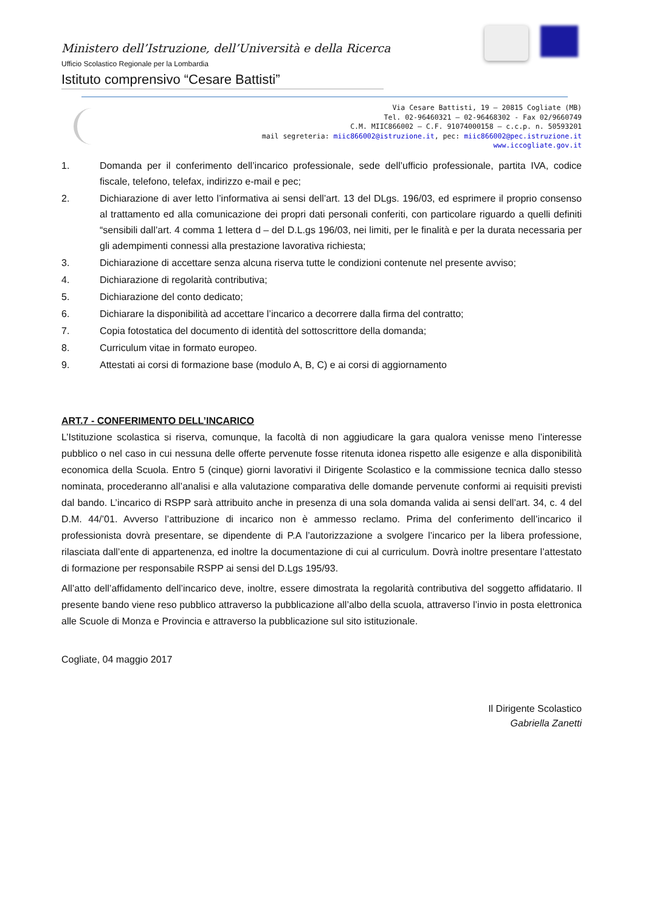Ministero dell’Istruzione, dell’Università e della Ricerca
Ufficio Scolastico Regionale per la Lombardia
Istituto comprensivo “Cesare Battisti”
Via Cesare Battisti, 19 – 20815 Cogliate (MB)
Tel. 02-96460321 – 02-96468302 - Fax 02/9660749
C.M. MIIC866002 – C.F. 91074000158 – c.c.p. n. 50593201
mail segreteria: miic866002@istruzione.it, pec: miic866002@pec.istruzione.it
www.iccogliate.gov.it
1. Domanda per il conferimento dell’incarico professionale, sede dell’ufficio professionale, partita IVA, codice fiscale, telefono, telefax, indirizzo e-mail e pec;
2. Dichiarazione di aver letto l’informativa ai sensi dell’art. 13 del DLgs. 196/03, ed esprimere il proprio consenso al trattamento ed alla comunicazione dei propri dati personali conferiti, con particolare riguardo a quelli definiti “sensibili dall’art. 4 comma 1 lettera d – del D.L.gs 196/03, nei limiti, per le finalità e per la durata necessaria per gli adempimenti connessi alla prestazione lavorativa richiesta;
3. Dichiarazione di accettare senza alcuna riserva tutte le condizioni contenute nel presente avviso;
4. Dichiarazione di regolarità contributiva;
5. Dichiarazione del conto dedicato;
6. Dichiarare la disponibilità ad accettare l’incarico a decorrere dalla firma del contratto;
7. Copia fotostatica del documento di identità del sottoscrittore della domanda;
8. Curriculum vitae in formato europeo.
9. Attestati ai corsi di formazione base (modulo A, B, C) e ai corsi di aggiornamento
ART.7 - CONFERIMENTO DELL’INCARICO
L’Istituzione scolastica si riserva, comunque, la facoltà di non aggiudicare la gara qualora venisse meno l’interesse pubblico o nel caso in cui nessuna delle offerte pervenute fosse ritenuta idonea rispetto alle esigenze e alla disponibilità economica della Scuola. Entro 5 (cinque) giorni lavorativi il Dirigente Scolastico e la commissione tecnica dallo stesso nominata, procederanno all’analisi e alla valutazione comparativa delle domande pervenute conformi ai requisiti previsti dal bando. L’incarico di RSPP sarà attribuito anche in presenza di una sola domanda valida ai sensi dell’art. 34, c. 4 del D.M. 44/’01. Avverso l’attribuzione di incarico non è ammesso reclamo. Prima del conferimento dell’incarico il professionista dovrà presentare, se dipendente di P.A l’autorizzazione a svolgere l’incarico per la libera professione, rilasciata dall’ente di appartenenza, ed inoltre la documentazione di cui al curriculum. Dovrà inoltre presentare l’attestato di formazione per responsabile RSPP ai sensi del D.Lgs 195/93.
All’atto dell’affidamento dell’incarico deve, inoltre, essere dimostrata la regolarità contributiva del soggetto affidatario. Il presente bando viene reso pubblico attraverso la pubblicazione all’albo della scuola, attraverso l’invio in posta elettronica alle Scuole di Monza e Provincia e attraverso la pubblicazione sul sito istituzionale.
Cogliate, 04 maggio 2017
Il Dirigente Scolastico
Gabriella Zanetti